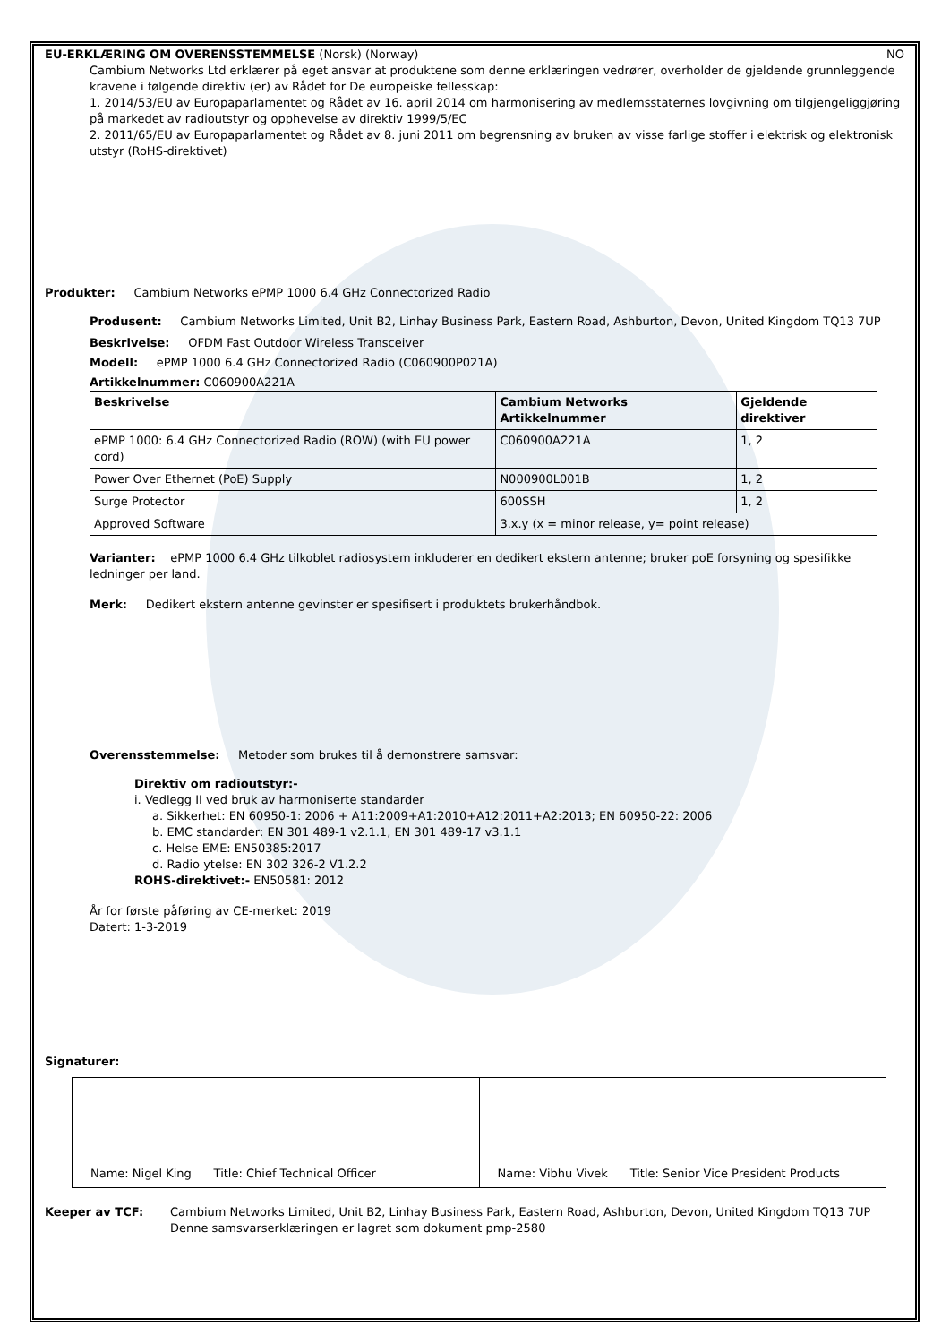EU-ERKLÆRING OM OVERENSSTEMMELSE (Norsk) (Norway) NO
Cambium Networks Ltd erklærer på eget ansvar at produktene som denne erklæringen vedrører, overholder de gjeldende grunnleggende kravene i følgende direktiv (er) av Rådet for De europeiske fellesskap:
1. 2014/53/EU av Europaparlamentet og Rådet av 16. april 2014 om harmonisering av medlemsstaternes lovgivning om tilgjengeliggjøring på markedet av radioutstyr og opphevelse av direktiv 1999/5/EC
2. 2011/65/EU av Europaparlamentet og Rådet av 8. juni 2011 om begrensning av bruken av visse farlige stoffer i elektrisk og elektronisk utstyr (RoHS-direktivet)
Produkter: Cambium Networks ePMP 1000 6.4 GHz Connectorized Radio
Produsent: Cambium Networks Limited, Unit B2, Linhay Business Park, Eastern Road, Ashburton, Devon, United Kingdom TQ13 7UP
Beskrivelse: OFDM Fast Outdoor Wireless Transceiver
Modell: ePMP 1000 6.4 GHz Connectorized Radio (C060900P021A)
Artikkelnummer: C060900A221A
| Beskrivelse | Cambium Networks Artikkelnummer | Gjeldende direktiver |
| --- | --- | --- |
| ePMP 1000: 6.4 GHz Connectorized Radio (ROW) (with EU power cord) | C060900A221A | 1, 2 |
| Power Over Ethernet (PoE) Supply | N000900L001B | 1, 2 |
| Surge Protector | 600SSH | 1, 2 |
| Approved Software | 3.x.y (x = minor release, y= point release) | |
Varianter: ePMP 1000 6.4 GHz tilkoblet radiosystem inkluderer en dedikert ekstern antenne; bruker poE forsyning og spesifikke ledninger per land.
Merk: Dedikert ekstern antenne gevinster er spesifisert i produktets brukerhåndbok.
Overensstemmelse: Metoder som brukes til å demonstrere samsvar:
Direktiv om radioutstyr:-
i. Vedlegg II ved bruk av harmoniserte standarder
a. Sikkerhet: EN 60950-1: 2006 + A11:2009+A1:2010+A12:2011+A2:2013; EN 60950-22: 2006
b. EMC standarder: EN 301 489-1 v2.1.1, EN 301 489-17 v3.1.1
c. Helse EME: EN50385:2017
d. Radio ytelse: EN 302 326-2 V1.2.2
ROHS-direktivet:- EN50581: 2012
År for første påføring av CE-merket: 2019
Datert: 1-3-2019
Signaturer:
| Name: Nigel King Title: Chief Technical Officer | Name: Vibhu Vivek Title: Senior Vice President Products |
Keeper av TCF: Cambium Networks Limited, Unit B2, Linhay Business Park, Eastern Road, Ashburton, Devon, United Kingdom TQ13 7UP
Denne samsvarserklæringen er lagret som dokument pmp-2580